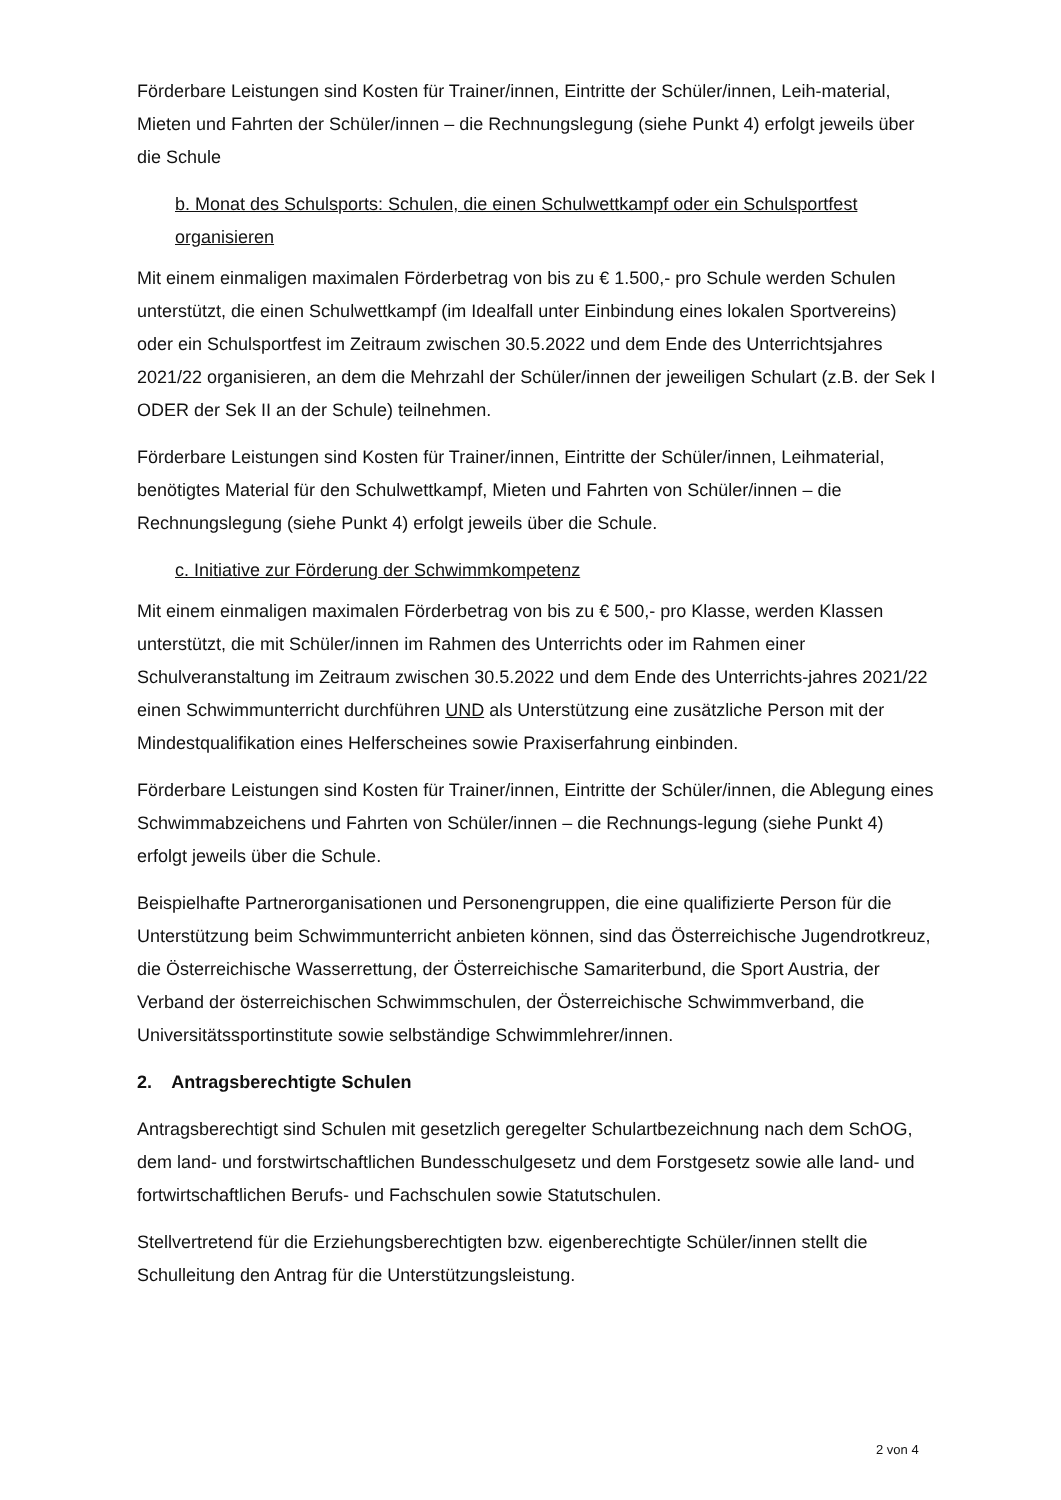Förderbare Leistungen sind Kosten für Trainer/innen, Eintritte der Schüler/innen, Leih-material, Mieten und Fahrten der Schüler/innen – die Rechnungslegung (siehe Punkt 4) erfolgt jeweils über die Schule
b. Monat des Schulsports: Schulen, die einen Schulwettkampf oder ein Schulsportfest organisieren
Mit einem einmaligen maximalen Förderbetrag von bis zu € 1.500,- pro Schule werden Schulen unterstützt, die einen Schulwettkampf (im Idealfall unter Einbindung eines lokalen Sportvereins) oder ein Schulsportfest im Zeitraum zwischen 30.5.2022 und dem Ende des Unterrichtsjahres 2021/22 organisieren, an dem die Mehrzahl der Schüler/innen der jeweiligen Schulart (z.B. der Sek I ODER der Sek II an der Schule) teilnehmen.
Förderbare Leistungen sind Kosten für Trainer/innen, Eintritte der Schüler/innen, Leihmaterial, benötigtes Material für den Schulwettkampf, Mieten und Fahrten von Schüler/innen – die Rechnungslegung (siehe Punkt 4) erfolgt jeweils über die Schule.
c. Initiative zur Förderung der Schwimmkompetenz
Mit einem einmaligen maximalen Förderbetrag von bis zu € 500,- pro Klasse, werden Klassen unterstützt, die mit Schüler/innen im Rahmen des Unterrichts oder im Rahmen einer Schulveranstaltung im Zeitraum zwischen 30.5.2022 und dem Ende des Unterrichts-jahres 2021/22 einen Schwimmunterricht durchführen UND als Unterstützung eine zusätzliche Person mit der Mindestqualifikation eines Helferscheines sowie Praxiserfahrung einbinden.
Förderbare Leistungen sind Kosten für Trainer/innen, Eintritte der Schüler/innen, die Ablegung eines Schwimmabzeichens und Fahrten von Schüler/innen – die Rechnungs-legung (siehe Punkt 4) erfolgt jeweils über die Schule.
Beispielhafte Partnerorganisationen und Personengruppen, die eine qualifizierte Person für die Unterstützung beim Schwimmunterricht anbieten können, sind das Österreichische Jugendrotkreuz, die Österreichische Wasserrettung, der Österreichische Samariterbund, die Sport Austria, der Verband der österreichischen Schwimmschulen, der Österreichische Schwimmverband, die Universitätssportinstitute sowie selbständige Schwimmlehrer/innen.
2. Antragsberechtigte Schulen
Antragsberechtigt sind Schulen mit gesetzlich geregelter Schulartbezeichnung nach dem SchOG, dem land- und forstwirtschaftlichen Bundesschulgesetz und dem Forstgesetz sowie alle land- und fortwirtschaftlichen Berufs- und Fachschulen sowie Statutschulen.
Stellvertretend für die Erziehungsberechtigten bzw. eigenberechtigte Schüler/innen stellt die Schulleitung den Antrag für die Unterstützungsleistung.
2 von 4